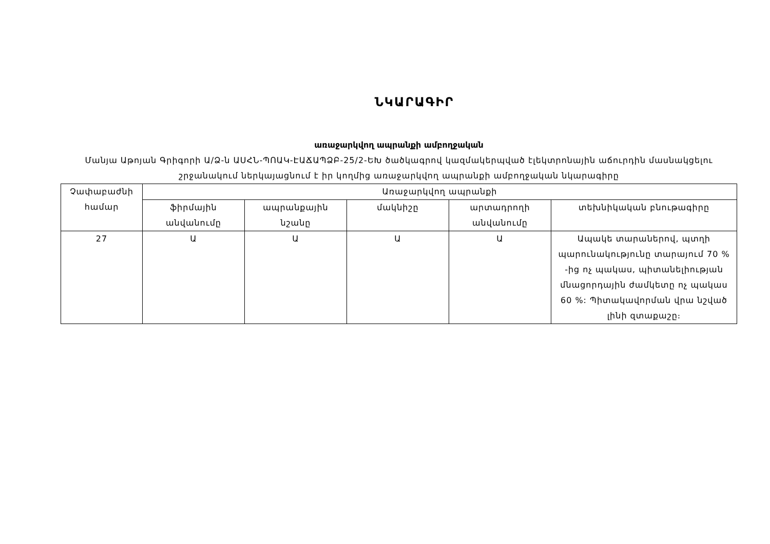ՆԿԱՐԱԳԻՐ
առաջարկվող ապրանքի ամբողջական
Մանյա Աթոյան Գրիգորի Ա/Ձ-ն ԱՍՀՆ-ՊՈԱԿ-ԷԱՃԱՊՁԲ-25/2-ԵԽ ծածկագրով կազմակերպված էլեկտրոնային աճուրդին մասնակցելու շրջանակում ներկայացնում է իր կողմից առաջարկվող ապրանքի ամբողջական նկարագիրը
| Չափաբաժնի համար | Առաջարկվող ապրանքի | | | | |
| --- | --- | --- | --- | --- | --- |
| | ֆիրմային անվանումը | ապրանքային նշանը | մակնիշը | արտադրողի անվանումը | տեխնիկական բնութագիրը |
| 27 | Ա | Ա | Ա | Ա | Ապակե տարաներով, պտղի պարունակությունը տարայում 70 % -ից ոչ պակաս, պիտանելիության մնացորդային ժամկետը ոչ պակաս 60 %: Պիտակավորման վրա նշված լինի զտաքաշը։ |